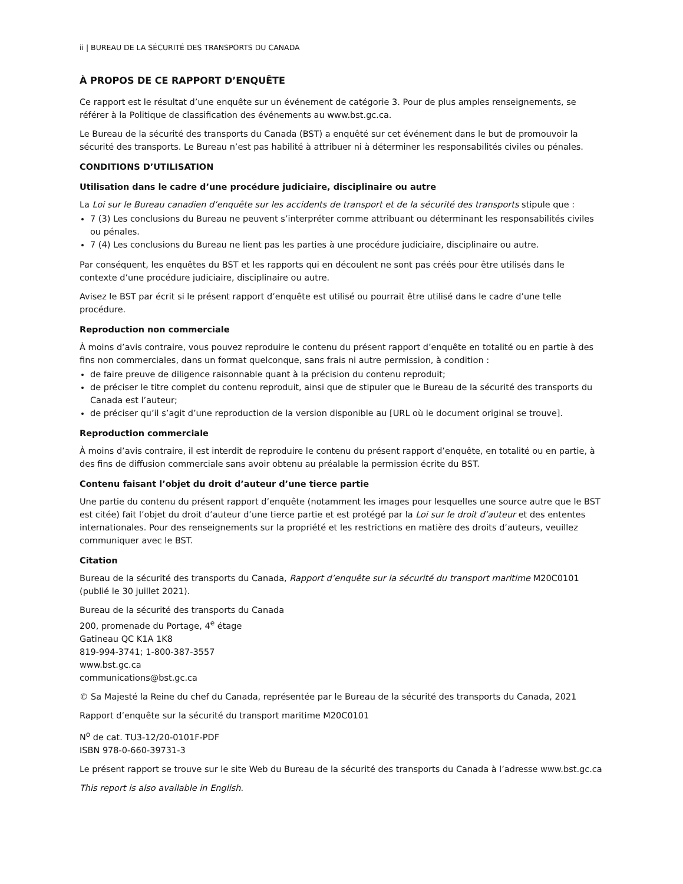ii | BUREAU DE LA SÉCURITÉ DES TRANSPORTS DU CANADA
À PROPOS DE CE RAPPORT D’ENQUÊTE
Ce rapport est le résultat d’une enquête sur un événement de catégorie 3. Pour de plus amples renseignements, se référer à la Politique de classification des événements au www.bst.gc.ca.
Le Bureau de la sécurité des transports du Canada (BST) a enquêté sur cet événement dans le but de promouvoir la sécurité des transports. Le Bureau n’est pas habilité à attribuer ni à déterminer les responsabilités civiles ou pénales.
CONDITIONS D’UTILISATION
Utilisation dans le cadre d’une procédure judiciaire, disciplinaire ou autre
La Loi sur le Bureau canadien d’enquête sur les accidents de transport et de la sécurité des transports stipule que :
7 (3) Les conclusions du Bureau ne peuvent s’interpréter comme attribuant ou déterminant les responsabilités civiles ou pénales.
7 (4) Les conclusions du Bureau ne lient pas les parties à une procédure judiciaire, disciplinaire ou autre.
Par conséquent, les enquêtes du BST et les rapports qui en découlent ne sont pas créés pour être utilisés dans le contexte d’une procédure judiciaire, disciplinaire ou autre.
Avisez le BST par écrit si le présent rapport d’enquête est utilisé ou pourrait être utilisé dans le cadre d’une telle procédure.
Reproduction non commerciale
À moins d’avis contraire, vous pouvez reproduire le contenu du présent rapport d’enquête en totalité ou en partie à des fins non commerciales, dans un format quelconque, sans frais ni autre permission, à condition :
de faire preuve de diligence raisonnable quant à la précision du contenu reproduit;
de préciser le titre complet du contenu reproduit, ainsi que de stipuler que le Bureau de la sécurité des transports du Canada est l’auteur;
de préciser qu’il s’agit d’une reproduction de la version disponible au [URL où le document original se trouve].
Reproduction commerciale
À moins d’avis contraire, il est interdit de reproduire le contenu du présent rapport d’enquête, en totalité ou en partie, à des fins de diffusion commerciale sans avoir obtenu au préalable la permission écrite du BST.
Contenu faisant l’objet du droit d’auteur d’une tierce partie
Une partie du contenu du présent rapport d’enquête (notamment les images pour lesquelles une source autre que le BST est citée) fait l’objet du droit d’auteur d’une tierce partie et est protégé par la Loi sur le droit d’auteur et des ententes internationales. Pour des renseignements sur la propriété et les restrictions en matière des droits d’auteurs, veuillez communiquer avec le BST.
Citation
Bureau de la sécurité des transports du Canada, Rapport d’enquête sur la sécurité du transport maritime M20C0101 (publié le 30 juillet 2021).
Bureau de la sécurité des transports du Canada
200, promenade du Portage, 4<sup>e</sup> étage
Gatineau QC K1A 1K8
819-994-3741; 1-800-387-3557
www.bst.gc.ca
communications@bst.gc.ca
© Sa Majesté la Reine du chef du Canada, représentée par le Bureau de la sécurité des transports du Canada, 2021
Rapport d’enquête sur la sécurité du transport maritime M20C0101
N<sup>o</sup> de cat. TU3-12/20-0101F-PDF
ISBN 978-0-660-39731-3
Le présent rapport se trouve sur le site Web du Bureau de la sécurité des transports du Canada à l’adresse www.bst.gc.ca
This report is also available in English.